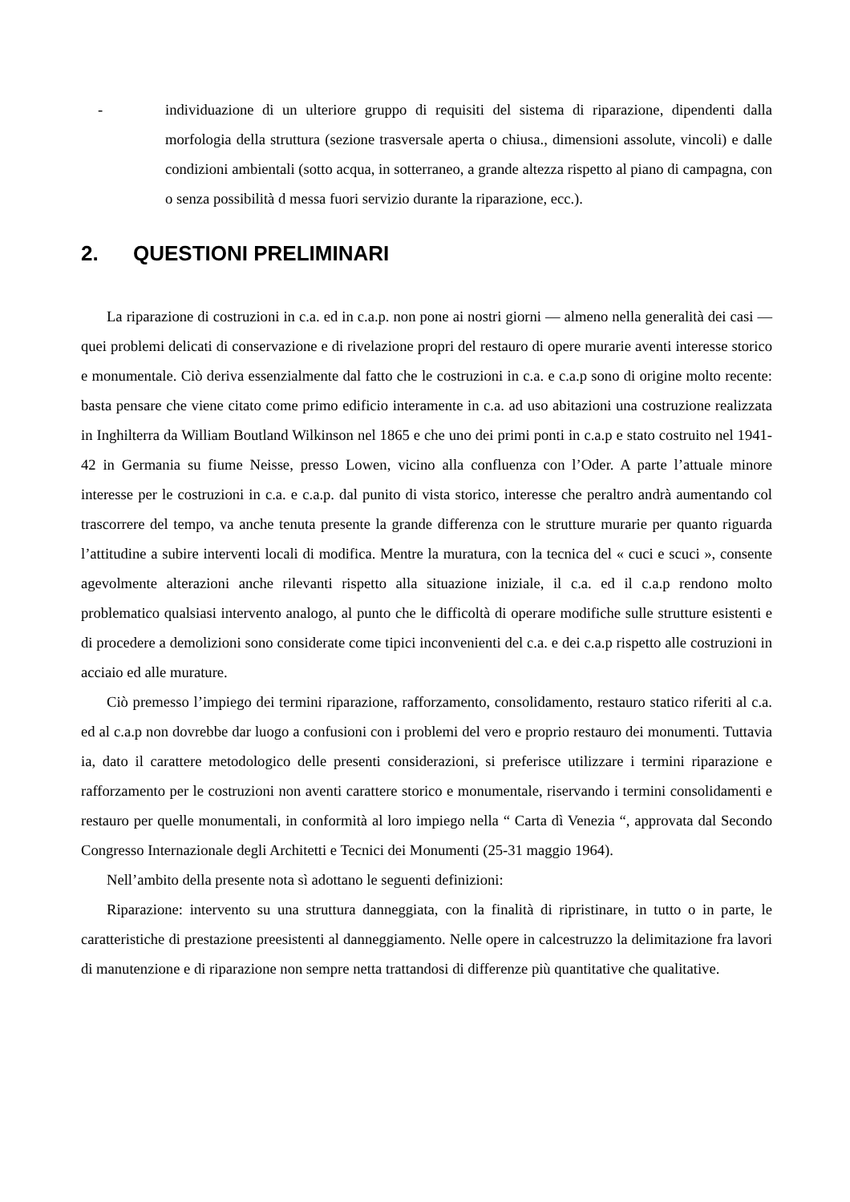- individuazione di un ulteriore gruppo di requisiti del sistema di riparazione, dipendenti dalla morfologia della struttura (sezione trasversale aperta o chiusa., dimensioni assolute, vincoli) e dalle condizioni ambientali (sotto acqua, in sotterraneo, a grande altezza rispetto al piano di campagna, con o senza possibilità d messa fuori servizio durante la riparazione, ecc.).
2. QUESTIONI PRELIMINARI
La riparazione di costruzioni in c.a. ed in c.a.p. non pone ai nostri giorni — almeno nella generalità dei casi — quei problemi delicati di conservazione e di rivelazione propri del restauro di opere murarie aventi interesse storico e monumentale. Ciò deriva essenzialmente dal fatto che le costruzioni in c.a. e c.a.p sono di origine molto recente: basta pensare che viene citato come primo edificio interamente in c.a. ad uso abitazioni una costruzione realizzata in Inghilterra da William Boutland Wilkinson nel 1865 e che uno dei primi ponti in c.a.p e stato costruito nel 1941-42 in Germania su fiume Neisse, presso Lowen, vicino alla confluenza con l’Oder. A parte l’attuale minore interesse per le costruzioni in c.a. e c.a.p. dal punito di vista storico, interesse che peraltro andrà aumentando col trascorrere del tempo, va anche tenuta presente la grande differenza con le strutture murarie per quanto riguarda l’attitudine a subire interventi locali di modifica. Mentre la muratura, con la tecnica del « cuci e scuci », consente agevolmente alterazioni anche rilevanti rispetto alla situazione iniziale, il c.a. ed il c.a.p rendono molto problematico qualsiasi intervento analogo, al punto che le difficoltà di operare modifiche sulle strutture esistenti e di procedere a demolizioni sono considerate come tipici inconvenienti del c.a. e dei c.a.p rispetto alle costruzioni in acciaio ed alle murature.
Ciò premesso l’impiego dei termini riparazione, rafforzamento, consolidamento, restauro statico riferiti al c.a. ed al c.a.p non dovrebbe dar luogo a confusioni con i problemi del vero e proprio restauro dei monumenti. Tuttavia ia, dato il carattere metodologico delle presenti considerazioni, si preferisce utilizzare i termini riparazione e rafforzamento per le costruzioni non aventi carattere storico e monumentale, riservando i termini consolidamenti e restauro per quelle monumentali, in conformità al loro impiego nella “ Carta dì Venezia “, approvata dal Secondo Congresso Internazionale degli Architetti e Tecnici dei Monumenti (25-31 maggio 1964).
Nell’ambito della presente nota sì adottano le seguenti definizioni:
Riparazione: intervento su una struttura danneggiata, con la finalità di ripristinare, in tutto o in parte, le caratteristiche di prestazione preesistenti al danneggiamento. Nelle opere in calcestruzzo la delimitazione fra lavori di manutenzione e di riparazione non sempre netta trattandosi di differenze più quantitative che qualitative.